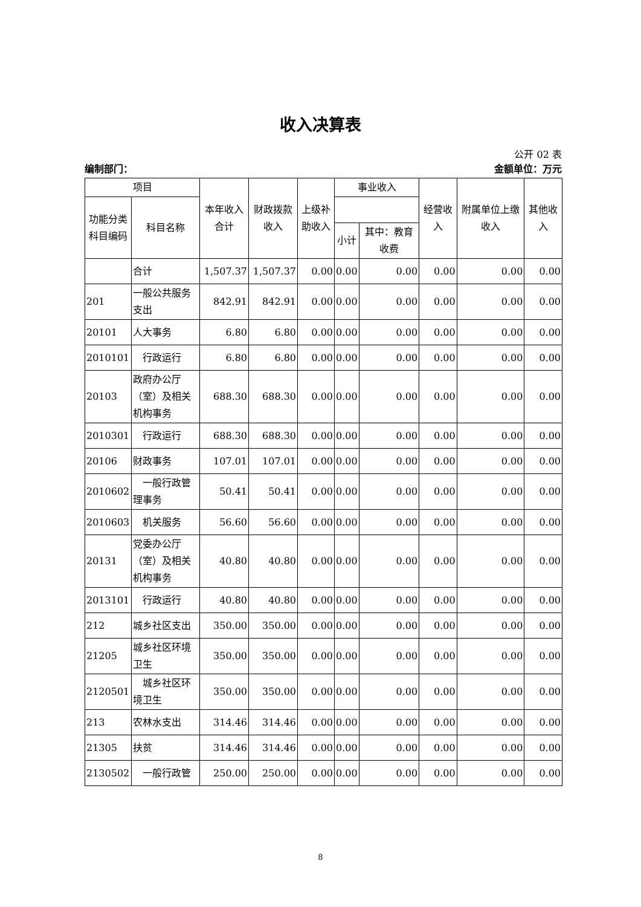收入决算表
公开 02 表
编制部门： 金额单位：万元
| 项目 | | 本年收入合计 | 财政拨款收入 | 上级补助收入 | 事业收入 | | 经营收入 | 附属单位上缴收入 | 其他收入 |
| --- | --- | --- | --- | --- | --- | --- | --- | --- | --- |
| 功能分类科目编码 | 科目名称 | | | | | | | | |
| | | | | | 小计 | 其中：教育收费 | | | |
| | 合计 | 1,507.37 | 1,507.37 | 0.00 | 0.00 | 0.00 | 0.00 | 0.00 | 0.00 |
| 201 | 一般公共服务支出 | 842.91 | 842.91 | 0.00 | 0.00 | 0.00 | 0.00 | 0.00 | 0.00 |
| 20101 | 人大事务 | 6.80 | 6.80 | 0.00 | 0.00 | 0.00 | 0.00 | 0.00 | 0.00 |
| 2010101 | 行政运行 | 6.80 | 6.80 | 0.00 | 0.00 | 0.00 | 0.00 | 0.00 | 0.00 |
| 20103 | 政府办公厅（室）及相关机构事务 | 688.30 | 688.30 | 0.00 | 0.00 | 0.00 | 0.00 | 0.00 | 0.00 |
| 2010301 | 行政运行 | 688.30 | 688.30 | 0.00 | 0.00 | 0.00 | 0.00 | 0.00 | 0.00 |
| 20106 | 财政事务 | 107.01 | 107.01 | 0.00 | 0.00 | 0.00 | 0.00 | 0.00 | 0.00 |
| 2010602 | 一般行政管理事务 | 50.41 | 50.41 | 0.00 | 0.00 | 0.00 | 0.00 | 0.00 | 0.00 |
| 2010603 | 机关服务 | 56.60 | 56.60 | 0.00 | 0.00 | 0.00 | 0.00 | 0.00 | 0.00 |
| 20131 | 党委办公厅（室）及相关机构事务 | 40.80 | 40.80 | 0.00 | 0.00 | 0.00 | 0.00 | 0.00 | 0.00 |
| 2013101 | 行政运行 | 40.80 | 40.80 | 0.00 | 0.00 | 0.00 | 0.00 | 0.00 | 0.00 |
| 212 | 城乡社区支出 | 350.00 | 350.00 | 0.00 | 0.00 | 0.00 | 0.00 | 0.00 | 0.00 |
| 21205 | 城乡社区环境卫生 | 350.00 | 350.00 | 0.00 | 0.00 | 0.00 | 0.00 | 0.00 | 0.00 |
| 2120501 | 城乡社区环境卫生 | 350.00 | 350.00 | 0.00 | 0.00 | 0.00 | 0.00 | 0.00 | 0.00 |
| 213 | 农林水支出 | 314.46 | 314.46 | 0.00 | 0.00 | 0.00 | 0.00 | 0.00 | 0.00 |
| 21305 | 扶贫 | 314.46 | 314.46 | 0.00 | 0.00 | 0.00 | 0.00 | 0.00 | 0.00 |
| 2130502 | 一般行政管 | 250.00 | 250.00 | 0.00 | 0.00 | 0.00 | 0.00 | 0.00 | 0.00 |
8